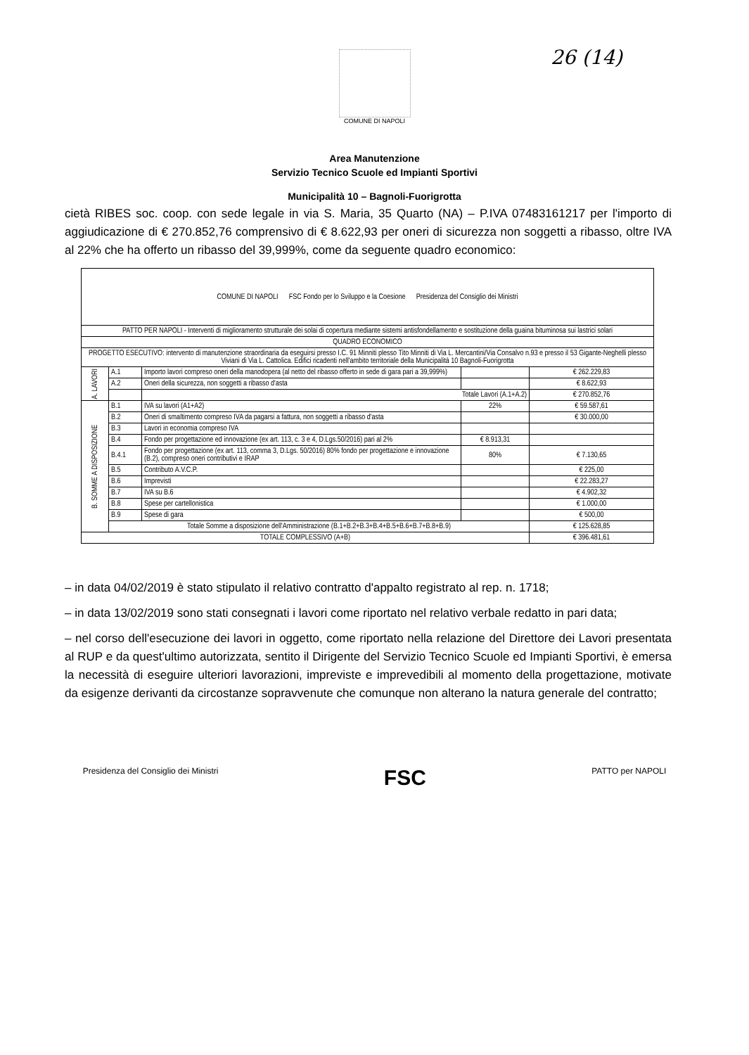26 (14)
COMUNE DI NAPOLI
Area Manutenzione
Servizio Tecnico Scuole ed Impianti Sportivi
Municipalità 10 – Bagnoli-Fuorigrotta
cietà RIBES soc. coop. con sede legale in via S. Maria, 35 Quarto (NA) – P.IVA 07483161217 per l'importo di aggiudicazione di € 270.852,76 comprensivo di € 8.622,93 per oneri di sicurezza non soggetti a ribasso, oltre IVA al 22% che ha offerto un ribasso del 39,999%, come da seguente quadro economico:
| COMUNE DI NAPOLI FSC Fondo per lo Sviluppo e la Coesione Presidenza del Consiglio dei Ministri | | | | |
| PATTO PER NAPOLI - Interventi di miglioramento strutturale dei solai di copertura mediante sistemi antisfondellamento e sostituzione della guaina bituminosa sui lastrici solari | | | | |
| QUADRO ECONOMICO | | | | |
| PROGETTO ESECUTIVO: intervento di manutenzione straordinaria da eseguirsi presso I.C. 91 Minniti plesso Tito Minniti di Via L. Mercantini/Via Consalvo n.93 e presso il 53 Gigante-Neghelli plesso Viviani di Via L. Cattolica. Edifici ricadenti nell'ambito territoriale della Municipalità 10 Bagnoli-Fuorigrotta | | | | |
| A. LAVORI | A.1 | Importo lavori compreso oneri della manodopera (al netto del ribasso offerto in sede di gara pari a 39,999%) | | € 262.229,83 |
| | A.2 | Oneri della sicurezza, non soggetti a ribasso d'asta | | € 8.622,93 |
| | | Totale Lavori (A.1+A.2) | | € 270.852,76 |
| B. SOMME A DISPOSIZIONE | B.1 | IVA su lavori (A1+A2) | 22% | € 59.587,61 |
| | B.2 | Oneri di smaltimento compreso IVA da pagarsi a fattura, non soggetti a ribasso d'asta | | € 30.000,00 |
| | B.3 | Lavori in economia compreso IVA | | |
| | B.4 | Fondo per progettazione ed innovazione (ex art. 113, c. 3 e 4, D.Lgs.50/2016) pari al 2% | € 8.913,31 | |
| | B.4.1 | Fondo per progettazione (ex art. 113, comma 3, D.Lgs. 50/2016) 80% fondo per progettazione e innovazione (B.2), compreso oneri contributivi e IRAP | 80% | € 7.130,65 |
| | B.5 | Contributo A.V.C.P. | | € 225,00 |
| | B.6 | Imprevisti | | € 22.283,27 |
| | B.7 | IVA su B.6 | | € 4.902,32 |
| | B.8 | Spese per cartellonistica | | € 1.000,00 |
| | B.9 | Spese di gara | | € 500,00 |
| | Totale Somme a disposizione dell'Amministrazione (B.1+B.2+B.3+B.4+B.5+B.6+B.7+B.8+B.9) | | | € 125.628,85 |
| TOTALE COMPLESSIVO (A+B) | | | | € 396.481,61 |
– in data 04/02/2019 è stato stipulato il relativo contratto d'appalto registrato al rep. n. 1718;
– in data 13/02/2019 sono stati consegnati i lavori come riportato nel relativo verbale redatto in pari data;
– nel corso dell'esecuzione dei lavori in oggetto, come riportato nella relazione del Direttore dei Lavori presentata al RUP e da quest'ultimo autorizzata, sentito il Dirigente del Servizio Tecnico Scuole ed Impianti Sportivi, è emersa la necessità di eseguire ulteriori lavorazioni, impreviste e imprevedibili al momento della progettazione, motivate da esigenze derivanti da circostanze sopravvenute che comunque non alterano la natura generale del contratto;
Presidenza del Consiglio dei Ministri FSC PATTO per NAPOLI